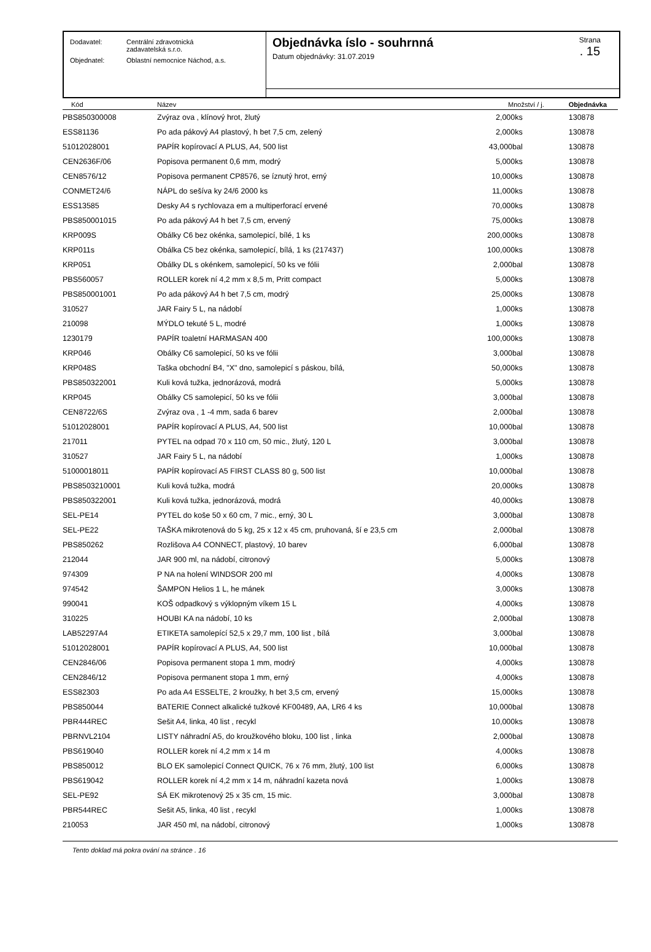Dodavatel: Centrální zdravotnická
zadavatelská s.r.o.
Objednatel: Oblastní nemocnice Náchod, a.s.
Objednávka íslo - souhrnná
Datum objednávky: 31.07.2019
Strana. 15
| Kód | Název | Množství / j. | Objednávka |
| --- | --- | --- | --- |
| PBS850300008 | Zvýraz ova , klínový hrot, žlutý | 2,000ks | 130878 |
| ESS81136 | Po ada pákový A4 plastový, h bet 7,5 cm, zelený | 2,000ks | 130878 |
| 51012028001 | PAPÍR kopírovací A PLUS, A4, 500 list | 43,000bal | 130878 |
| CEN2636F/06 | Popisova permanent 0,6 mm, modrý | 5,000ks | 130878 |
| CEN8576/12 | Popisova permanent CP8576, se íznutý hrot, erný | 10,000ks | 130878 |
| CONMET24/6 | NÁPL do sešíva ky 24/6 2000 ks | 11,000ks | 130878 |
| ESS13585 | Desky A4 s rychlovaza em a multiperforací ervené | 70,000ks | 130878 |
| PBS850001015 | Po ada pákový A4 h bet 7,5 cm, ervený | 75,000ks | 130878 |
| KRP009S | Obálky C6 bez okénka, samolepicí, bílé, 1 ks | 200,000ks | 130878 |
| KRP011s | Obálka C5 bez okénka, samolepicí, bílá, 1 ks (217437) | 100,000ks | 130878 |
| KRP051 | Obálky DL s okénkem, samolepicí, 50 ks ve fólii | 2,000bal | 130878 |
| PBS560057 | ROLLER korek ní 4,2 mm x 8,5 m, Pritt compact | 5,000ks | 130878 |
| PBS850001001 | Po ada pákový A4 h bet 7,5 cm, modrý | 25,000ks | 130878 |
| 310527 | JAR Fairy 5 L, na nádobí | 1,000ks | 130878 |
| 210098 | MÝDLO tekuté 5 L, modré | 1,000ks | 130878 |
| 1230179 | PAPÍR toaletní HARMASAN 400 | 100,000ks | 130878 |
| KRP046 | Obálky C6 samolepicí, 50 ks ve fólii | 3,000bal | 130878 |
| KRP048S | Taška obchodní B4, "X" dno, samolepicí s páskou, bílá, | 50,000ks | 130878 |
| PBS850322001 | Kuli ková tužka, jednorázová, modrá | 5,000ks | 130878 |
| KRP045 | Obálky C5 samolepicí, 50 ks ve fólii | 3,000bal | 130878 |
| CEN8722/6S | Zvýraz ova , 1 -4 mm, sada 6 barev | 2,000bal | 130878 |
| 51012028001 | PAPÍR kopírovací A PLUS, A4, 500 list | 10,000bal | 130878 |
| 217011 | PYTEL na odpad 70 x 110 cm, 50 mic., žlutý, 120 L | 3,000bal | 130878 |
| 310527 | JAR Fairy 5 L, na nádobí | 1,000ks | 130878 |
| 51000018011 | PAPÍR kopírovací A5 FIRST CLASS 80 g, 500 list | 10,000bal | 130878 |
| PBS8503210001 | Kuli ková tužka, modrá | 20,000ks | 130878 |
| PBS850322001 | Kuli ková tužka, jednorázová, modrá | 40,000ks | 130878 |
| SEL-PE14 | PYTEL do koše 50 x 60 cm, 7 mic., erný, 30 L | 3,000bal | 130878 |
| SEL-PE22 | TAŠKA mikrotenová do 5 kg, 25 x 12 x 45 cm, pruhovaná, ší e 23,5 cm | 2,000bal | 130878 |
| PBS850262 | Rozlišova A4 CONNECT, plastový, 10 barev | 6,000bal | 130878 |
| 212044 | JAR 900 ml, na nádobí, citronový | 5,000ks | 130878 |
| 974309 | P NA na holení WINDSOR 200 ml | 4,000ks | 130878 |
| 974542 | ŠAMPON Helios 1 L, he mánek | 3,000ks | 130878 |
| 990041 | KOŠ odpadkový s výklopným víkem 15 L | 4,000ks | 130878 |
| 310225 | HOUBI KA na nádobí, 10 ks | 2,000bal | 130878 |
| LAB52297A4 | ETIKETA samolepící 52,5 x 29,7 mm, 100 list , bílá | 3,000bal | 130878 |
| 51012028001 | PAPÍR kopírovací A PLUS, A4, 500 list | 10,000bal | 130878 |
| CEN2846/06 | Popisova permanent stopa 1 mm, modrý | 4,000ks | 130878 |
| CEN2846/12 | Popisova permanent stopa 1 mm, erný | 4,000ks | 130878 |
| ESS82303 | Po ada A4 ESSELTE, 2 kroužky, h bet 3,5 cm, ervený | 15,000ks | 130878 |
| PBS850044 | BATERIE Connect alkalické tužkové KF00489, AA, LR6 4 ks | 10,000bal | 130878 |
| PBR444REC | Sešit A4, linka, 40 list , recykl | 10,000ks | 130878 |
| PBRNVL2104 | LISTY náhradní A5, do kroužkového bloku, 100 list , linka | 2,000bal | 130878 |
| PBS619040 | ROLLER korek ní 4,2 mm x 14 m | 4,000ks | 130878 |
| PBS850012 | BLO EK samolepicí Connect QUICK, 76 x 76 mm, žlutý, 100 list | 6,000ks | 130878 |
| PBS619042 | ROLLER korek ní 4,2 mm x 14 m, náhradní kazeta nová | 1,000ks | 130878 |
| SEL-PE92 | SÁ EK mikrotenový 25 x 35 cm, 15 mic. | 3,000bal | 130878 |
| PBR544REC | Sešit A5, linka, 40 list , recykl | 1,000ks | 130878 |
| 210053 | JAR 450 ml, na nádobí, citronový | 1,000ks | 130878 |
Tento doklad má pokra ování na stránce . 16